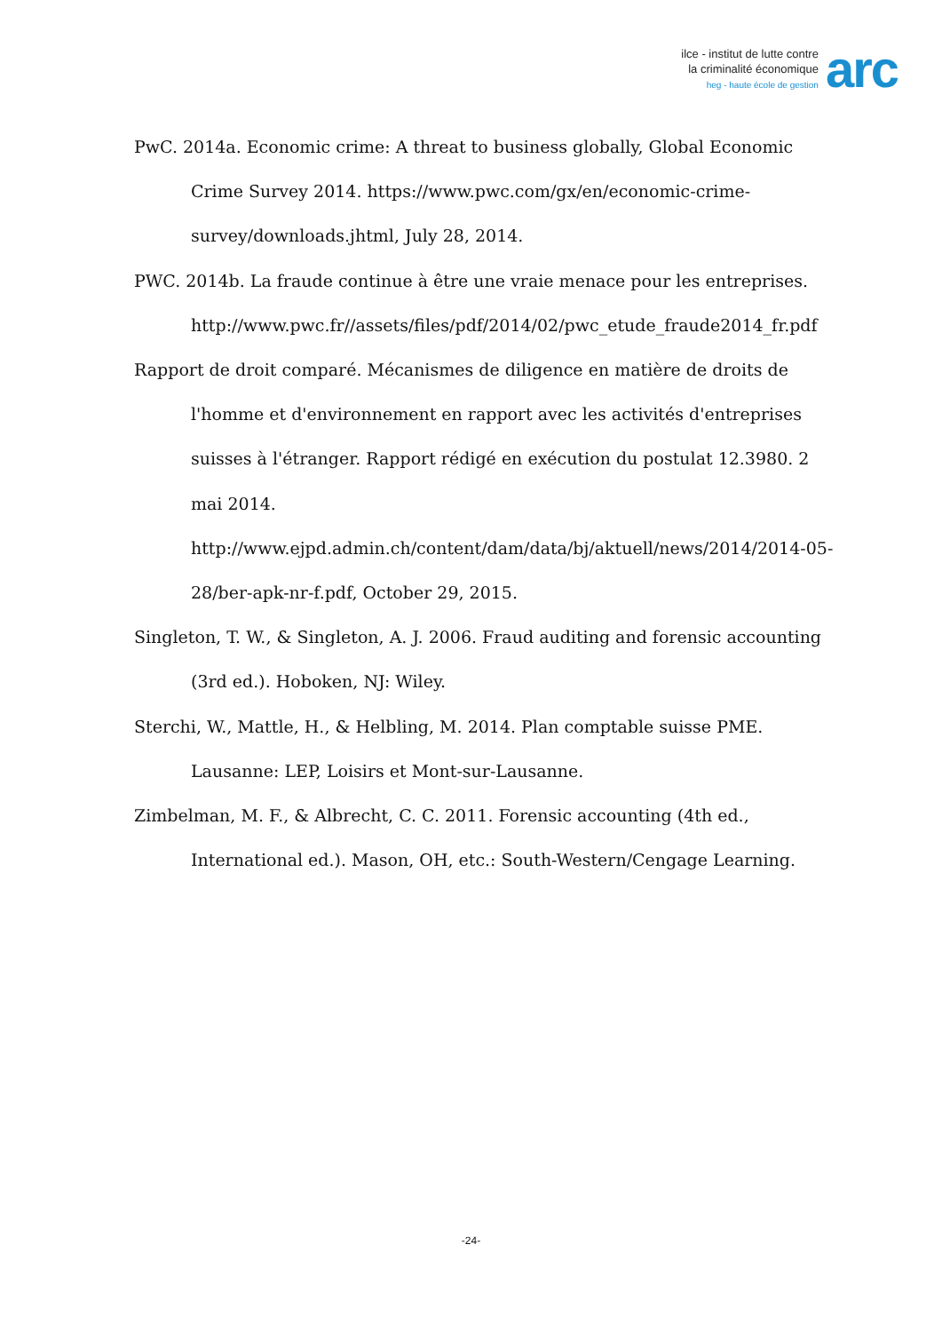ilce - institut de lutte contre
la criminalité économique
heg - haute école de gestion
arc
PwC. 2014a. Economic crime: A threat to business globally, Global Economic Crime Survey 2014. https://www.pwc.com/gx/en/economic-crime-survey/downloads.jhtml, July 28, 2014.
PWC. 2014b. La fraude continue à être une vraie menace pour les entreprises. http://www.pwc.fr//assets/files/pdf/2014/02/pwc_etude_fraude2014_fr.pdf
Rapport de droit comparé. Mécanismes de diligence en matière de droits de l'homme et d'environnement en rapport avec les activités d'entreprises suisses à l'étranger. Rapport rédigé en exécution du postulat 12.3980. 2 mai 2014. http://www.ejpd.admin.ch/content/dam/data/bj/aktuell/news/2014/2014-05-28/ber-apk-nr-f.pdf, October 29, 2015.
Singleton, T. W., & Singleton, A. J. 2006. Fraud auditing and forensic accounting (3rd ed.). Hoboken, NJ: Wiley.
Sterchi, W., Mattle, H., & Helbling, M. 2014. Plan comptable suisse PME. Lausanne: LEP, Loisirs et Mont-sur-Lausanne.
Zimbelman, M. F., & Albrecht, C. C. 2011. Forensic accounting (4th ed., International ed.). Mason, OH, etc.: South-Western/Cengage Learning.
-24-